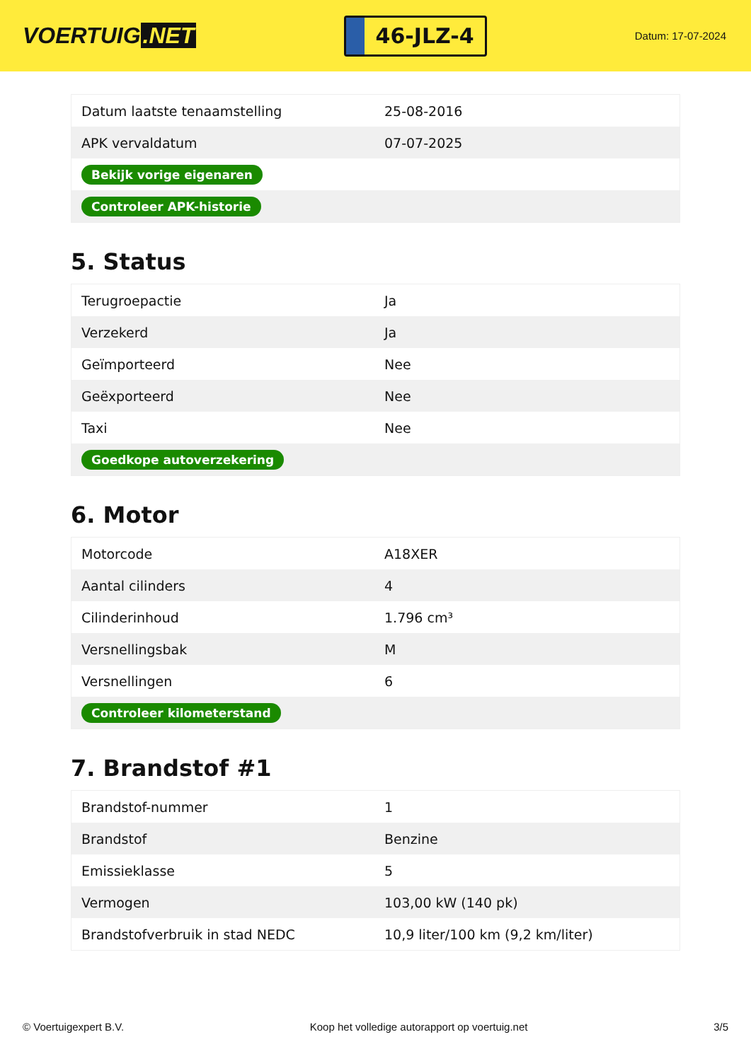VOERTUIG.NET
46-JLZ-4
Datum: 17-07-2024
| Datum laatste tenaamstelling | 25-08-2016 |
| APK vervaldatum | 07-07-2025 |
| Bekijk vorige eigenaren | |
| Controleer APK-historie | |
5. Status
| Terugroepactie | Ja |
| Verzekerd | Ja |
| Geïmporteerd | Nee |
| Geëxporteerd | Nee |
| Taxi | Nee |
| Goedkope autoverzekering | |
6. Motor
| Motorcode | A18XER |
| Aantal cilinders | 4 |
| Cilinderinhoud | 1.796 cm³ |
| Versnellingsbak | M |
| Versnellingen | 6 |
| Controleer kilometerstand | |
7. Brandstof #1
| Brandstof-nummer | 1 |
| Brandstof | Benzine |
| Emissieklasse | 5 |
| Vermogen | 103,00 kW (140 pk) |
| Brandstofverbruik in stad NEDC | 10,9 liter/100 km (9,2 km/liter) |
© Voertuigexpert B.V. Koop het volledige autorapport op voertuig.net 3/5